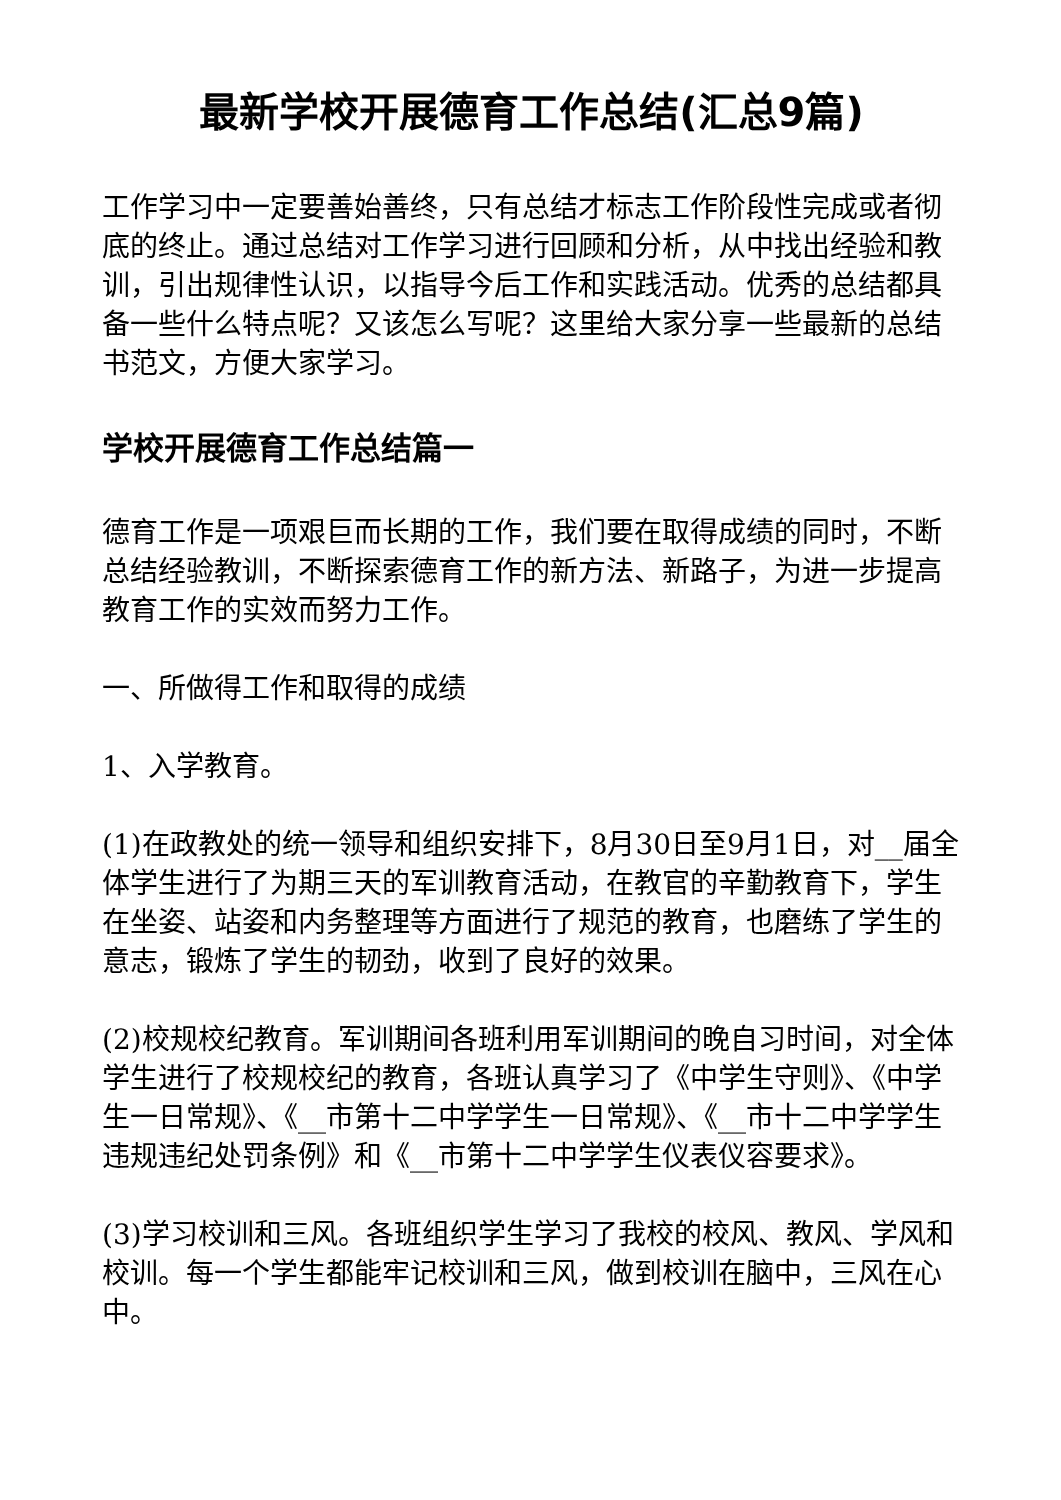最新学校开展德育工作总结(汇总9篇)
工作学习中一定要善始善终，只有总结才标志工作阶段性完成或者彻底的终止。通过总结对工作学习进行回顾和分析，从中找出经验和教训，引出规律性认识，以指导今后工作和实践活动。优秀的总结都具备一些什么特点呢？又该怎么写呢？这里给大家分享一些最新的总结书范文，方便大家学习。
学校开展德育工作总结篇一
德育工作是一项艰巨而长期的工作，我们要在取得成绩的同时，不断总结经验教训，不断探索德育工作的新方法、新路子，为进一步提高教育工作的实效而努力工作。
一、所做得工作和取得的成绩
1、入学教育。
(1)在政教处的统一领导和组织安排下，8月30日至9月1日，对__届全体学生进行了为期三天的军训教育活动，在教官的辛勤教育下，学生在坐姿、站姿和内务整理等方面进行了规范的教育，也磨练了学生的意志，锻炼了学生的韧劲，收到了良好的效果。
(2)校规校纪教育。军训期间各班利用军训期间的晚自习时间，对全体学生进行了校规校纪的教育，各班认真学习了《中学生守则》、《中学生一日常规》、《__市第十二中学学生一日常规》、《__市十二中学学生违规违纪处罚条例》和《__市第十二中学学生仪表仪容要求》。
(3)学习校训和三风。各班组织学生学习了我校的校风、教风、学风和校训。每一个学生都能牢记校训和三风，做到校训在脑中，三风在心中。